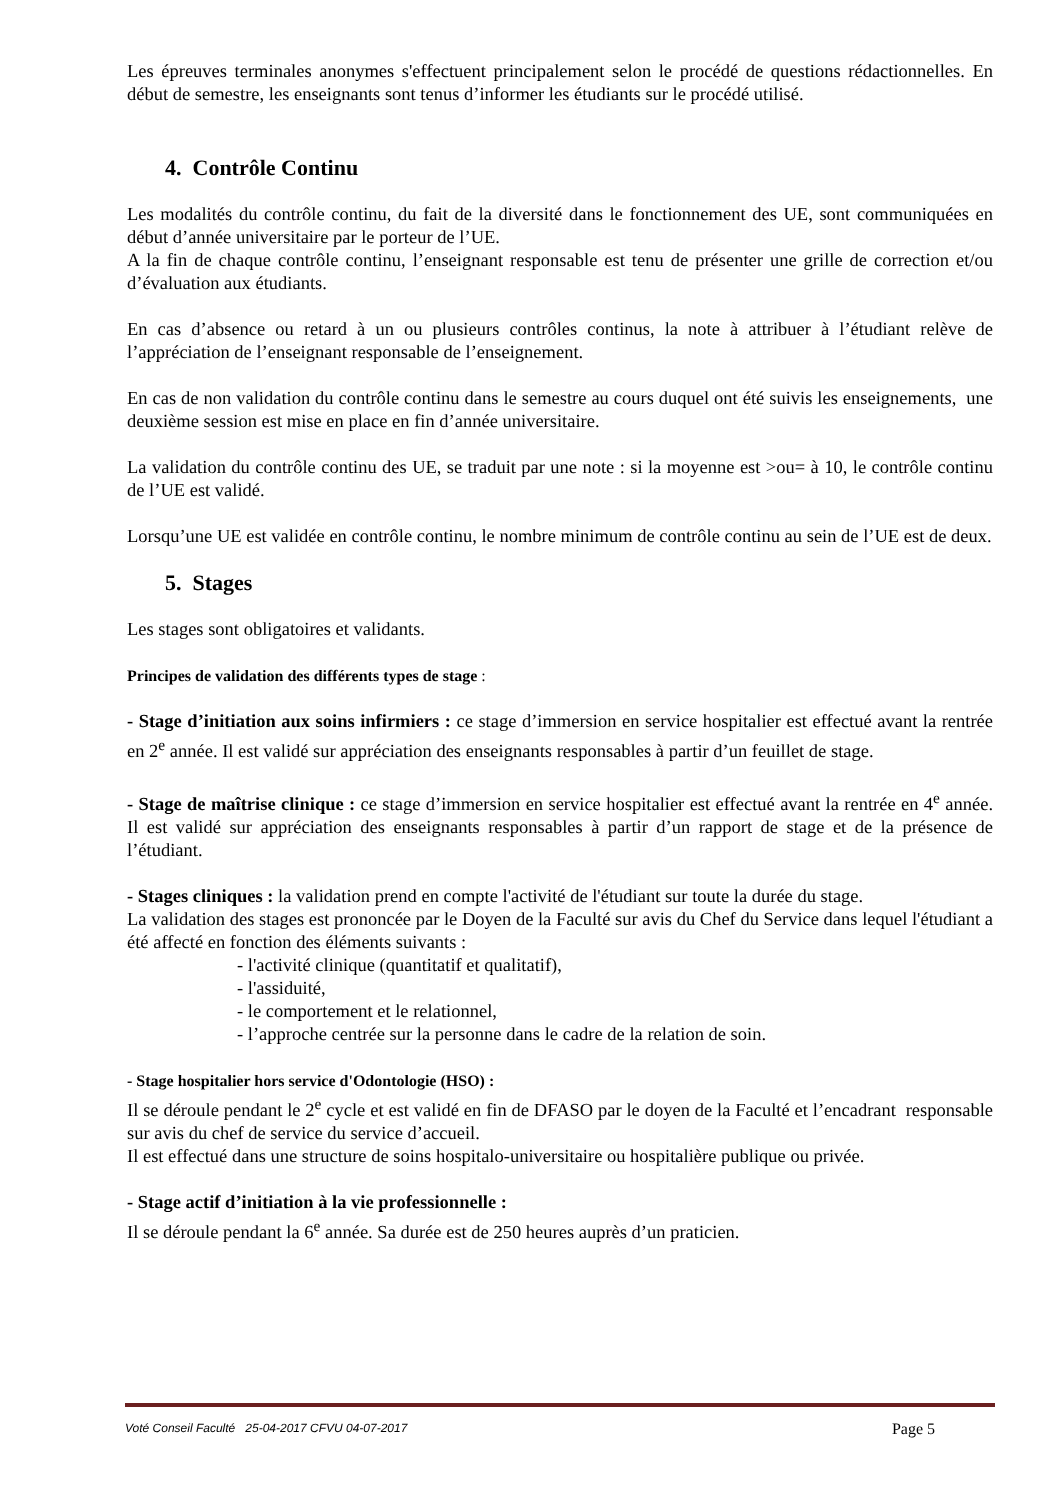Les épreuves terminales anonymes s'effectuent principalement selon le procédé de questions rédactionnelles. En début de semestre, les enseignants sont tenus d’informer les étudiants sur le procédé utilisé.
4. Contrôle Continu
Les modalités du contrôle continu, du fait de la diversité dans le fonctionnement des UE, sont communiquées en début d’année universitaire par le porteur de l’UE.
A la fin de chaque contrôle continu, l’enseignant responsable est tenu de présenter une grille de correction et/ou d’évaluation aux étudiants.
En cas d’absence ou retard à un ou plusieurs contrôles continus, la note à attribuer à l’étudiant relève de l’appréciation de l’enseignant responsable de l’enseignement.
En cas de non validation du contrôle continu dans le semestre au cours duquel ont été suivis les enseignements, une deuxième session est mise en place en fin d’année universitaire.
La validation du contrôle continu des UE, se traduit par une note : si la moyenne est >ou= à 10, le contrôle continu de l’UE est validé.
Lorsqu’une UE est validée en contrôle continu, le nombre minimum de contrôle continu au sein de l’UE est de deux.
5. Stages
Les stages sont obligatoires et validants.
Principes de validation des différents types de stage :
- Stage d’initiation aux soins infirmiers : ce stage d’immersion en service hospitalier est effectué avant la rentrée en 2<sup>e</sup> année. Il est validé sur appréciation des enseignants responsables à partir d’un feuillet de stage.
- Stage de maîtrise clinique : ce stage d’immersion en service hospitalier est effectué avant la rentrée en 4<sup>e</sup> année. Il est validé sur appréciation des enseignants responsables à partir d’un rapport de stage et de la présence de l’étudiant.
- Stages cliniques : la validation prend en compte l'activité de l'étudiant sur toute la durée du stage.
La validation des stages est prononcée par le Doyen de la Faculté sur avis du Chef du Service dans lequel l'étudiant a été affecté en fonction des éléments suivants :
- l'activité clinique (quantitatif et qualitatif),
- l'assiduité,
- le comportement et le relationnel,
- l’approche centrée sur la personne dans le cadre de la relation de soin.
- Stage hospitalier hors service d'Odontologie (HSO) :
Il se déroule pendant le 2<sup>e</sup> cycle et est validé en fin de DFASO par le doyen de la Faculté et l’encadrant responsable sur avis du chef de service du service d’accueil.
Il est effectué dans une structure de soins hospitalo-universitaire ou hospitalière publique ou privée.
- Stage actif d’initiation à la vie professionnelle :
Il se déroule pendant la 6<sup>e</sup> année. Sa durée est de 250 heures auprès d’un praticien.
Voté Conseil Faculté 25-04-2017 CFVU 04-07-2017 Page 5